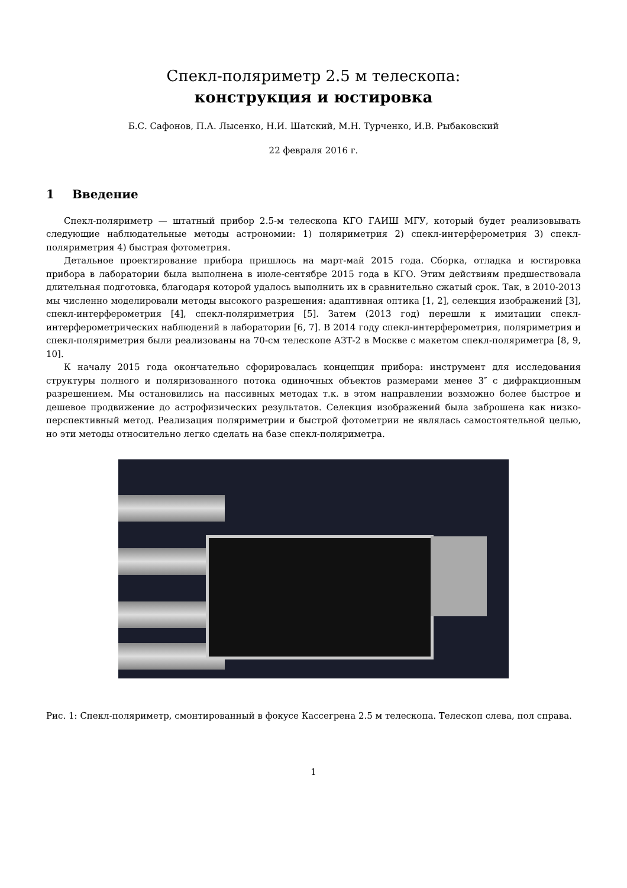Спекл-поляриметр 2.5 м телескопа:
конструкция и юстировка
Б.С. Сафонов, П.А. Лысенко, Н.И. Шатский, М.Н. Турченко, И.В. Рыбаковский
22 февраля 2016 г.
1 Введение
Спекл-поляриметр — штатный прибор 2.5-м телескопа КГО ГАИШ МГУ, который будет реализовывать следующие наблюдательные методы астрономии: 1) поляриметрия 2) спекл-интерферометрия 3) спекл-поляриметрия 4) быстрая фотометрия.
Детальное проектирование прибора пришлось на март-май 2015 года. Сборка, отладка и юстировка прибора в лаборатории была выполнена в июле-сентябре 2015 года в КГО. Этим действиям предшествовала длительная подготовка, благодаря которой удалось выполнить их в сравнительно сжатый срок. Так, в 2010-2013 мы численно моделировали методы высокого разрешения: адаптивная оптика [1, 2], селекция изображений [3], спекл-интерферометрия [4], спекл-поляриметрия [5]. Затем (2013 год) перешли к имитации спекл-интерферометрических наблюдений в лаборатории [6, 7]. В 2014 году спекл-интерферометрия, поляриметрия и спекл-поляриметрия были реализованы на 70-см телескопе АЗТ-2 в Москве с макетом спекл-поляриметра [8, 9, 10].
К началу 2015 года окончательно сфорировалась концепция прибора: инструмент для исследования структуры полного и поляризованного потока одиночных объектов размерами менее 3″ с дифракционным разрешением. Мы остановились на пассивных методах т.к. в этом направлении возможно более быстрое и дешевое продвижение до астрофизических результатов. Селекция изображений была заброшена как низко-перспективный метод. Реализация поляриметрии и быстрой фотометрии не являлась самостоятельной целью, но эти методы относительно легко сделать на базе спекл-поляриметра.
Рис. 1: Спекл-поляриметр, смонтированный в фокусе Кассегрена 2.5 м телескопа. Телескоп слева, пол справа.
1